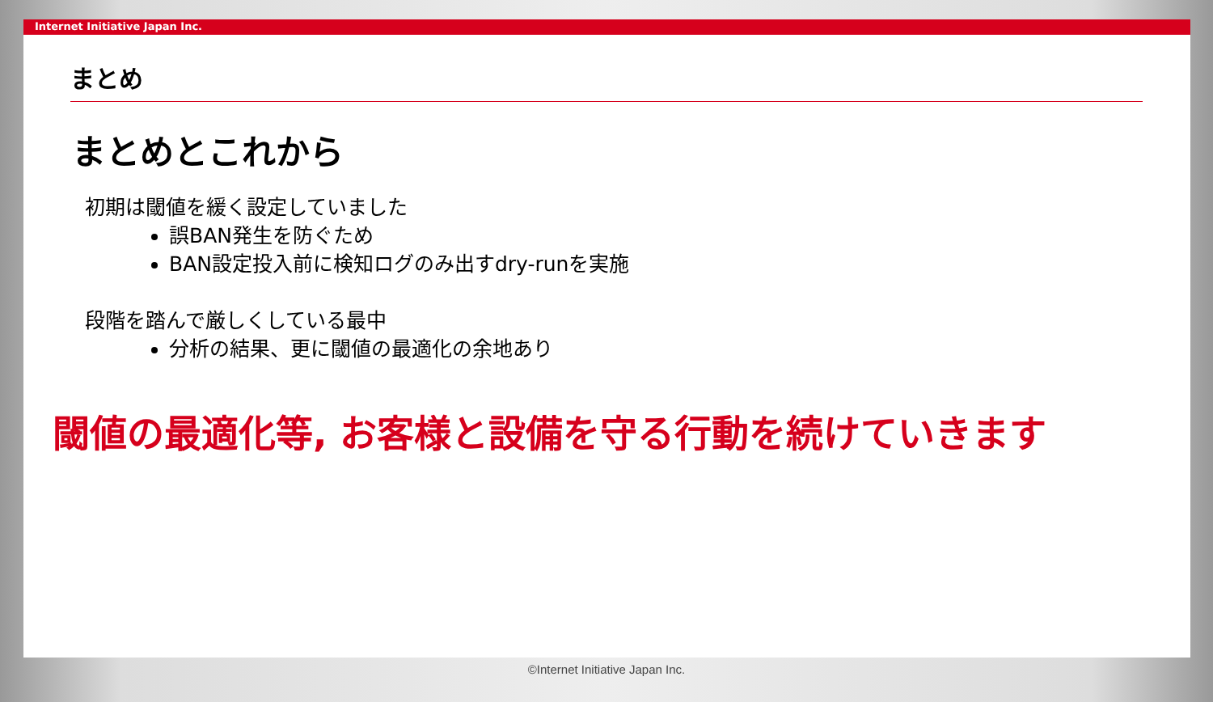Internet Initiative Japan Inc.
まとめ
まとめとこれから
初期は閾値を緩く設定していました
誤BAN発生を防ぐため
BAN設定投入前に検知ログのみ出すdry-runを実施
段階を踏んで厳しくしている最中
分析の結果、更に閾値の最適化の余地あり
閾値の最適化等, お客様と設備を守る行動を続けていきます
©Internet Initiative Japan Inc.